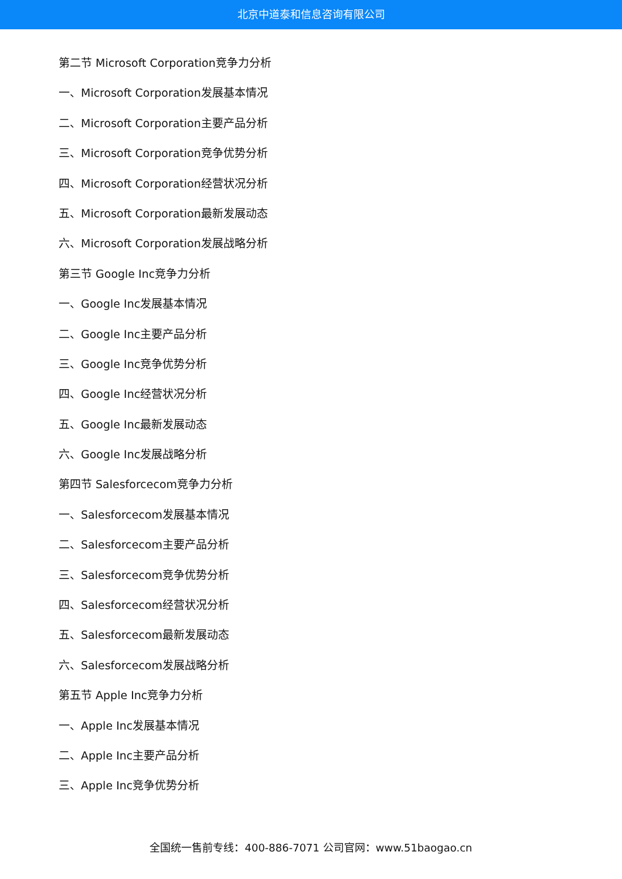北京中道泰和信息咨询有限公司
第二节 Microsoft Corporation竞争力分析
一、Microsoft Corporation发展基本情况
二、Microsoft Corporation主要产品分析
三、Microsoft Corporation竞争优势分析
四、Microsoft Corporation经营状况分析
五、Microsoft Corporation最新发展动态
六、Microsoft Corporation发展战略分析
第三节 Google Inc竞争力分析
一、Google Inc发展基本情况
二、Google Inc主要产品分析
三、Google Inc竞争优势分析
四、Google Inc经营状况分析
五、Google Inc最新发展动态
六、Google Inc发展战略分析
第四节 Salesforcecom竞争力分析
一、Salesforcecom发展基本情况
二、Salesforcecom主要产品分析
三、Salesforcecom竞争优势分析
四、Salesforcecom经营状况分析
五、Salesforcecom最新发展动态
六、Salesforcecom发展战略分析
第五节 Apple Inc竞争力分析
一、Apple Inc发展基本情况
二、Apple Inc主要产品分析
三、Apple Inc竞争优势分析
全国统一售前专线：400-886-7071 公司官网：www.51baogao.cn